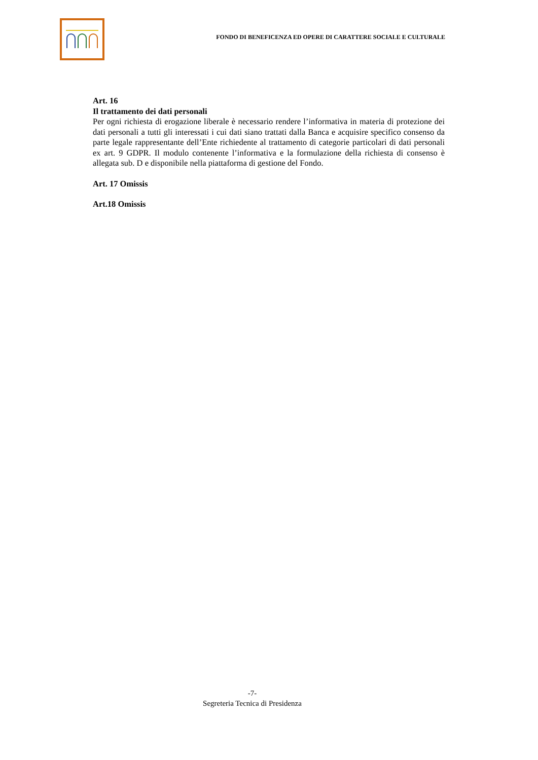FONDO DI BENEFICENZA ED OPERE DI CARATTERE SOCIALE E CULTURALE
Art. 16
Il trattamento dei dati personali
Per ogni richiesta di erogazione liberale è necessario rendere l’informativa in materia di protezione dei dati personali a tutti gli interessati i cui dati siano trattati dalla Banca e acquisire specifico consenso da parte legale rappresentante dell’Ente richiedente al trattamento di categorie particolari di dati personali ex art. 9 GDPR. Il modulo contenente l’informativa e la formulazione della richiesta di consenso è allegata sub. D e disponibile nella piattaforma di gestione del Fondo.
Art. 17 Omissis
Art.18 Omissis
-7-
Segreteria Tecnica di Presidenza